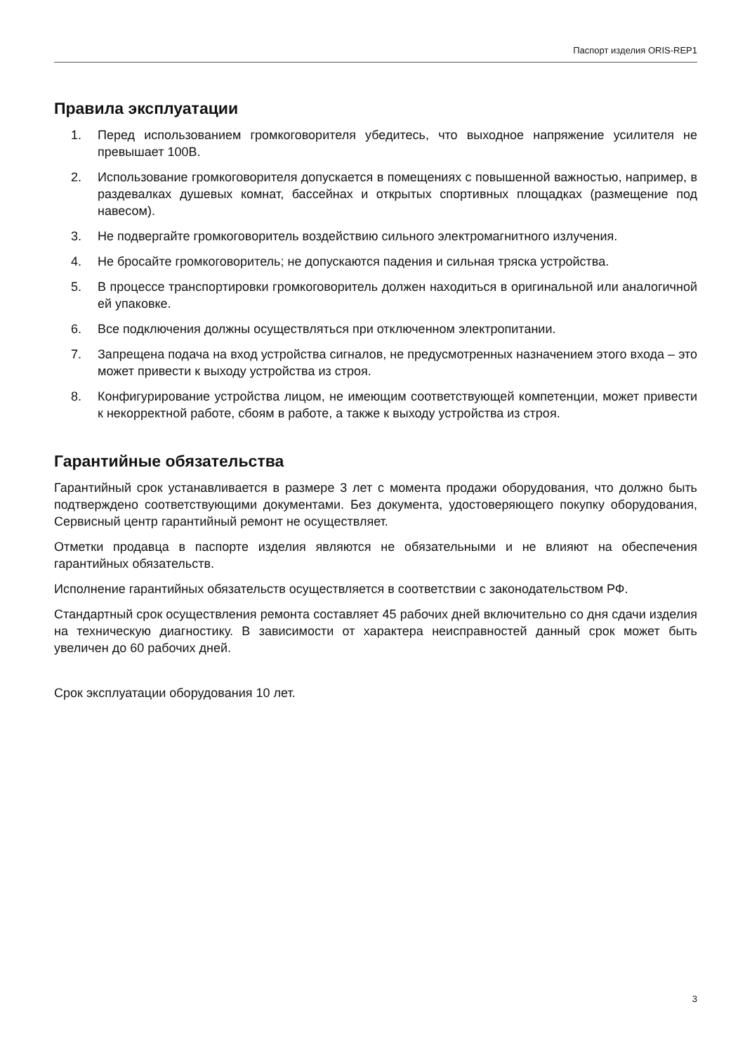Паспорт изделия ORIS-REP1
Правила эксплуатации
1. Перед использованием громкоговорителя убедитесь, что выходное напряжение усилителя не превышает 100В.
2. Использование громкоговорителя допускается в помещениях с повышенной важностью, например, в раздевалках душевых комнат, бассейнах и открытых спортивных площадках (размещение под навесом).
3. Не подвергайте громкоговоритель воздействию сильного электромагнитного излучения.
4. Не бросайте громкоговоритель; не допускаются падения и сильная тряска устройства.
5. В процессе транспортировки громкоговоритель должен находиться в оригинальной или аналогичной ей упаковке.
6. Все подключения должны осуществляться при отключенном электропитании.
7. Запрещена подача на вход устройства сигналов, не предусмотренных назначением этого входа – это может привести к выходу устройства из строя.
8. Конфигурирование устройства лицом, не имеющим соответствующей компетенции, может привести к некорректной работе, сбоям в работе, а также к выходу устройства из строя.
Гарантийные обязательства
Гарантийный срок устанавливается в размере 3 лет с момента продажи оборудования, что должно быть подтверждено соответствующими документами. Без документа, удостоверяющего покупку оборудования, Сервисный центр гарантийный ремонт не осуществляет.
Отметки продавца в паспорте изделия являются не обязательными и не влияют на обеспечения гарантийных обязательств.
Исполнение гарантийных обязательств осуществляется в соответствии с законодательством РФ.
Стандартный срок осуществления ремонта составляет 45 рабочих дней включительно со дня сдачи изделия на техническую диагностику. В зависимости от характера неисправностей данный срок может быть увеличен до 60 рабочих дней.
Срок эксплуатации оборудования 10 лет.
3